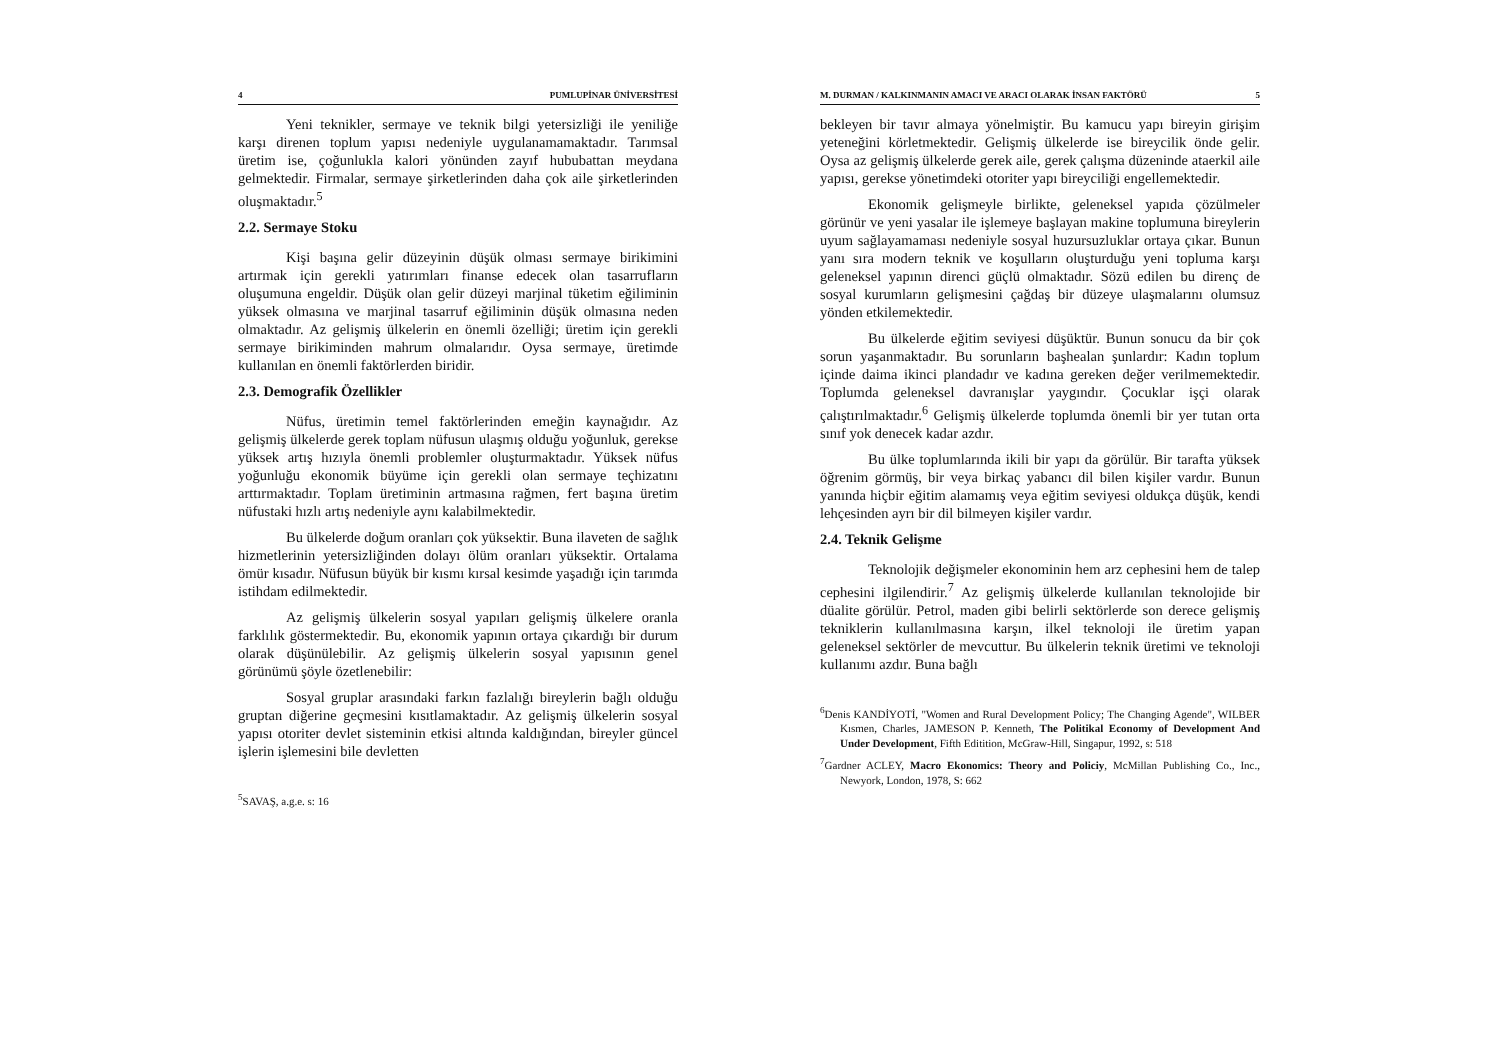4 PUMLUPİNAR ÜNİVERSİTESİ
Yeni teknikler, sermaye ve teknik bilgi yetersizliği ile yeniliğe karşı direnen toplum yapısı nedeniyle uygulanamamaktadır. Tarımsal üretim ise, çoğunlukla kalori yönünden zayıf hububattan meydana gelmektedir. Firmalar, sermaye şirketlerinden daha çok aile şirketlerinden oluşmaktadır.<sup>5</sup>
2.2. Sermaye Stoku
Kişi başına gelir düzeyinin düşük olması sermaye birikimini artırmak için gerekli yatırımları finanse edecek olan tasarrufların oluşumuna engeldir. Düşük olan gelir düzeyi marjinal tüketim eğiliminin yüksek olmasına ve marjinal tasarruf eğiliminin düşük olmasına neden olmaktadır. Az gelişmiş ülkelerin en önemli özelliği; üretim için gerekli sermaye birikiminden mahrum olmalarıdır. Oysa sermaye, üretimde kullanılan en önemli faktörlerden biridir.
2.3. Demografik Özellikler
Nüfus, üretimin temel faktörlerinden emeğin kaynağıdır. Az gelişmiş ülkelerde gerek toplam nüfusun ulaşmış olduğu yoğunluk, gerekse yüksek artış hızıyla önemli problemler oluşturmaktadır. Yüksek nüfus yoğunluğu ekonomik büyüme için gerekli olan sermaye teçhizatını arttırmaktadır. Toplam üretiminin artmasına rağmen, fert başına üretim nüfustaki hızlı artış nedeniyle aynı kalabilmektedir.
Bu ülkelerde doğum oranları çok yüksektir. Buna ilaveten de sağlık hizmetlerinin yetersizliğinden dolayı ölüm oranları yüksektir. Ortalama ömür kısadır. Nüfusun büyük bir kısmı kırsal kesimde yaşadığı için tarımda istihdam edilmektedir.
Az gelişmiş ülkelerin sosyal yapıları gelişmiş ülkelere oranla farklılık göstermektedir. Bu, ekonomik yapının ortaya çıkardığı bir durum olarak düşünülebilir. Az gelişmiş ülkelerin sosyal yapısının genel görünümü şöyle özetlenebilir:
Sosyal gruplar arasındaki farkın fazlalığı bireylerin bağlı olduğu gruptan diğerine geçmesini kısıtlamaktadır. Az gelişmiş ülkelerin sosyal yapısı otoriter devlet sisteminin etkisi altında kaldığından, bireyler güncel işlerin işlemesini bile devletten
<sup>5</sup> SAVAŞ, a.g.e. s: 16
M. DURMAN / KALKINMANIN AMACI VE ARACI OLARAK İNSAN FAKTÖRÜ 5
bekleyen bir tavır almaya yönelmiştir. Bu kamucu yapı bireyin girişim yeteneğini körletmektedir. Gelişmiş ülkelerde ise bireycilik önde gelir. Oysa az gelişmiş ülkelerde gerek aile, gerek çalışma düzeninde ataerkil aile yapısı, gerekse yönetimdeki otoriter yapı bireyciliği engellemektedir.
Ekonomik gelişmeyle birlikte, geleneksel yapıda çözülmeler görünür ve yeni yasalar ile işlemeye başlayan makine toplumuna bireylerin uyum sağlayamaması nedeniyle sosyal huzursuzluklar ortaya çıkar. Bunun yanı sıra modern teknik ve koşulların oluşturduğu yeni topluma karşı geleneksel yapının direnci güçlü olmaktadır. Sözü edilen bu direnç de sosyal kurumların gelişmesini çağdaş bir düzeye ulaşmalarını olumsuz yönden etkilemektedir.
Bu ülkelerde eğitim seviyesi düşüktür. Bunun sonucu da bir çok sorun yaşanmaktadır. Bu sorunların başhealan şunlardır: Kadın toplum içinde daima ikinci plandadır ve kadına gereken değer verilmemektedir. Toplumda geleneksel davranışlar yaygındır. Çocuklar işçi olarak çalıştırılmaktadır.<sup>6</sup> Gelişmiş ülkelerde toplumda önemli bir yer tutan orta sınıf yok denecek kadar azdır.
Bu ülke toplumlarında ikili bir yapı da görülür. Bir tarafta yüksek öğrenim görmüş, bir veya birkaç yabancı dil bilen kişiler vardır. Bunun yanında hiçbir eğitim alamamış veya eğitim seviyesi oldukça düşük, kendi lehçesinden ayrı bir dil bilmeyen kişiler vardır.
2.4. Teknik Gelişme
Teknolojik değişmeler ekonominin hem arz cephesini hem de talep cephesini ilgilendirir.<sup>7</sup> Az gelişmiş ülkelerde kullanılan teknolojide bir düalite görülür. Petrol, maden gibi belirli sektörlerde son derece gelişmiş tekniklerin kullanılmasına karşın, ilkel teknoloji ile üretim yapan geleneksel sektörler de mevcuttur. Bu ülkelerin teknik üretimi ve teknoloji kullanımı azdır. Buna bağlı
<sup>6</sup> Denis KANDİYOTİ, "Women and Rural Development Policy; The Changing Agende", WILBER Kısmen, Charles, JAMESON P. Kenneth, The Politikal Economy of Development And Under Development, Fifth Editition, McGraw-Hill, Singapur, 1992, s: 518
<sup>7</sup> Gardner ACLEY, Macro Ekonomics: Theory and Policiy, McMillan Publishing Co., Inc., Newyork, London, 1978, S: 662